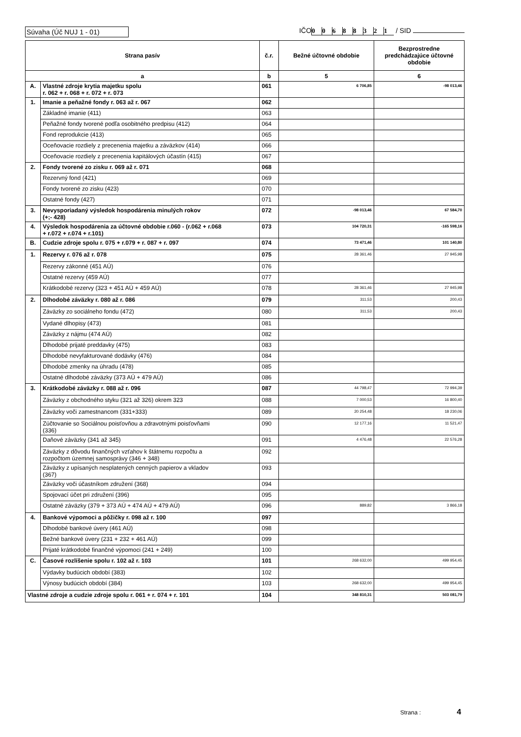Súvaha (Úč NUJ 1 - 01) IČO 00688321 / SID
| Strana pasív | | č.r. | Bežné účtovné obdobie | Bezprostredne predchádzajúce účtovné obdobie |
| --- | --- | --- | --- | --- |
| a | | b | 5 | 6 |
| A. | Vlastné zdroje krytia majetku spolu r. 062 + r. 068 + r. 072 + r. 073 | 061 | 6 706,85 | -98 013,46 |
| 1. | Imanie a peňažné fondy r. 063 až r. 067 | 062 | | |
| | Základné imanie (411) | 063 | | |
| | Peňažné fondy tvorené podľa osobitného predpisu (412) | 064 | | |
| | Fond reprodukcie (413) | 065 | | |
| | Oceňovacie rozdiely z precenenia majetku a záväzkov (414) | 066 | | |
| | Oceňovacie rozdiely z precenenia kapitálových účastín (415) | 067 | | |
| 2. | Fondy tvorené zo zisku r. 069 až r. 071 | 068 | | |
| | Rezervný fond (421) | 069 | | |
| | Fondy tvorené zo zisku (423) | 070 | | |
| | Ostatné fondy (427) | 071 | | |
| 3. | Nevysporiadaný výsledok hospodárenia minulých rokov (+;- 428) | 072 | -98 013,46 | 67 584,70 |
| 4. | Výsledok hospodárenia za účtovné obdobie r.060 - (r.062 + r.068 + r.072 + r.074 + r.101) | 073 | 104 720,31 | -165 598,16 |
| B. | Cudzie zdroje spolu r. 075 + r.079 + r. 087 + r. 097 | 074 | 73 471,46 | 101 140,80 |
| 1. | Rezervy r. 076 až r. 078 | 075 | 28 361,46 | 27 945,98 |
| | Rezervy zákonné (451 AÚ) | 076 | | |
| | Ostatné rezervy (459 AÚ) | 077 | | |
| | Krátkodobé rezervy (323 + 451 AÚ + 459 AÚ) | 078 | 28 361,46 | 27 945,98 |
| 2. | Dlhodobé záväzky r. 080 až r. 086 | 079 | 311,53 | 200,43 |
| | Záväzky zo sociálneho fondu (472) | 080 | 311,53 | 200,43 |
| | Vydané dlhopisy (473) | 081 | | |
| | Záväzky z nájmu (474 AÚ) | 082 | | |
| | Dlhodobé prijaté preddavky (475) | 083 | | |
| | Dlhodobé nevyfakturované dodávky (476) | 084 | | |
| | Dlhodobé zmenky na úhradu (478) | 085 | | |
| | Ostatné dlhodobé záväzky (373 AÚ + 479 AÚ) | 086 | | |
| 3. | Krátkodobé záväzky r. 088 až r. 096 | 087 | 44 798,47 | 72 994,39 |
| | Záväzky z obchodného styku (321 až 326) okrem 323 | 088 | 7 000,53 | 16 800,40 |
| | Záväzky voči zamestnancom (331+333) | 089 | 20 254,48 | 18 230,06 |
| | Zúčtovanie so Sociálnou poisťovňou a zdravotnými poisťovňami (336) | 090 | 12 177,16 | 11 521,47 |
| | Daňové záväzky (341 až 345) | 091 | 4 476,48 | 22 576,28 |
| | Záväzky z dôvodu finančných vzťahov k štátnemu rozpočtu a rozpočtom územnej samosprávy (346 + 348) | 092 | | |
| | Záväzky z upísaných nesplatených cenných papierov a vkladov (367) | 093 | | |
| | Záväzky voči účastníkom združení (368) | 094 | | |
| | Spojovací účet pri združení (396) | 095 | | |
| | Ostatné záväzky (379 + 373 AÚ + 474 AÚ + 479 AÚ) | 096 | 889,82 | 3 866,18 |
| 4. | Bankové výpomoci a pôžičky r. 098 až r. 100 | 097 | | |
| | Dlhodobé bankové úvery (461 AÚ) | 098 | | |
| | Bežné bankové úvery (231 + 232 + 461 AÚ) | 099 | | |
| | Prijaté krátkodobé finančné výpomoci (241 + 249) | 100 | | |
| C. | Časové rozlíšenie spolu r. 102 až r. 103 | 101 | 268 632,00 | 499 954,45 |
| | Výdavky budúcich období (383) | 102 | | |
| | Výnosy budúcich období (384) | 103 | 268 632,00 | 499 954,45 |
| Vlastné zdroje a cudzie zdroje spolu r. 061 + r. 074 + r. 101 | | 104 | 348 810,31 | 503 081,79 |
Strana : 4